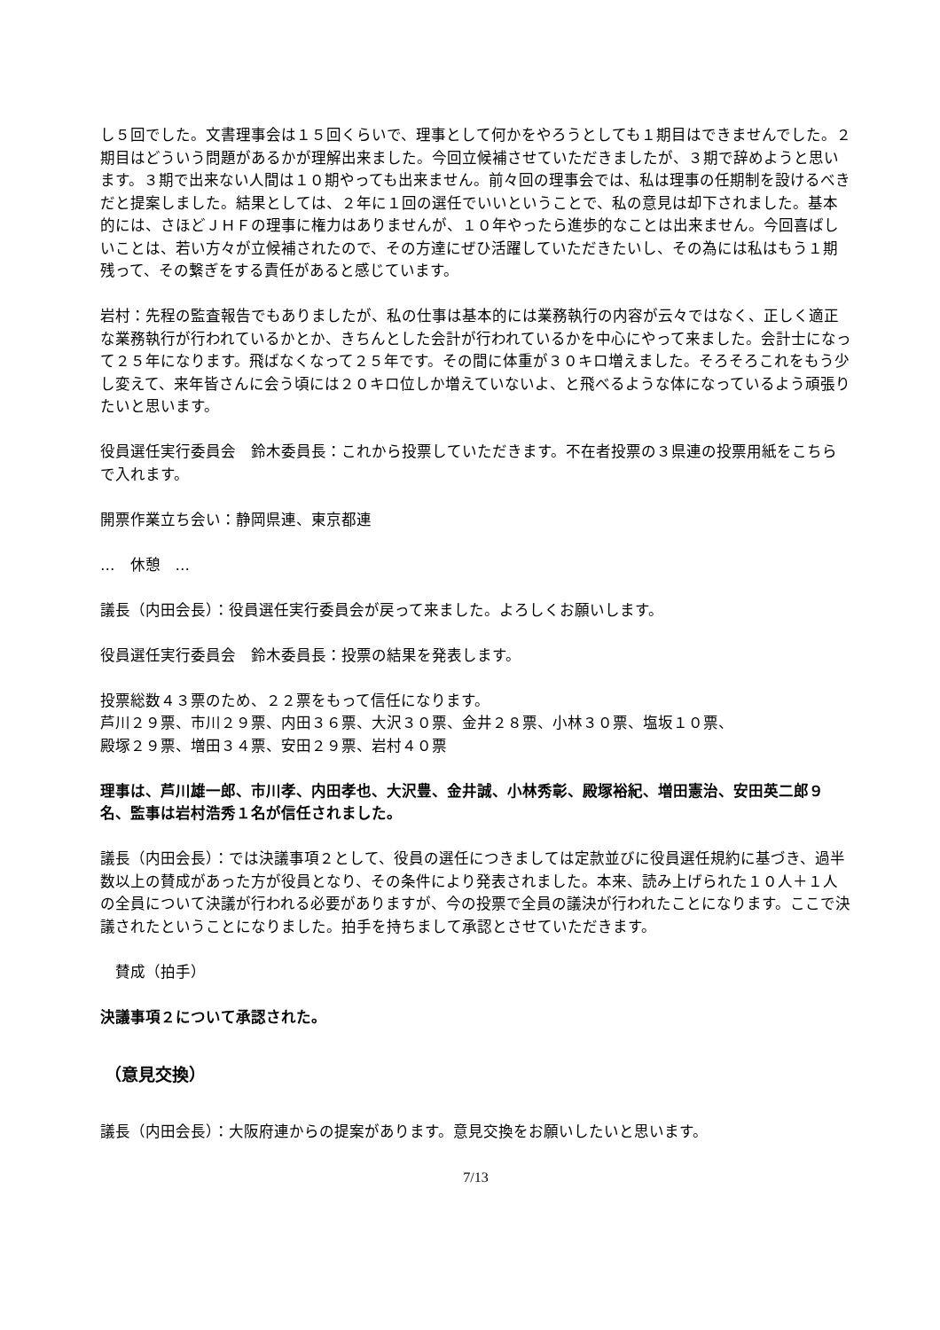し５回でした。文書理事会は１５回くらいで、理事として何かをやろうとしても１期目はできませんでした。２期目はどういう問題があるかが理解出来ました。今回立候補させていただきましたが、３期で辞めようと思います。３期で出来ない人間は１０期やっても出来ません。前々回の理事会では、私は理事の任期制を設けるべきだと提案しました。結果としては、２年に１回の選任でいいということで、私の意見は却下されました。基本的には、さほどＪＨＦの理事に権力はありませんが、１０年やったら進歩的なことは出来ません。今回喜ばしいことは、若い方々が立候補されたので、その方達にぜひ活躍していただきたいし、その為には私はもう１期残って、その繋ぎをする責任があると感じています。
岩村：先程の監査報告でもありましたが、私の仕事は基本的には業務執行の内容が云々ではなく、正しく適正な業務執行が行われているかとか、きちんとした会計が行われているかを中心にやって来ました。会計士になって２５年になります。飛ばなくなって２５年です。その間に体重が３０キロ増えました。そろそろこれをもう少し変えて、来年皆さんに会う頃には２０キロ位しか増えていないよ、と飛べるような体になっているよう頑張りたいと思います。
役員選任実行委員会　鈴木委員長：これから投票していただきます。不在者投票の３県連の投票用紙をこちらで入れます。
開票作業立ち会い：静岡県連、東京都連
…　休憩　…
議長（内田会長）：役員選任実行委員会が戻って来ました。よろしくお願いします。
役員選任実行委員会　鈴木委員長：投票の結果を発表します。
投票総数４３票のため、２２票をもって信任になります。
芦川２９票、市川２９票、内田３６票、大沢３０票、金井２８票、小林３０票、塩坂１０票、
殿塚２９票、増田３４票、安田２９票、岩村４０票
理事は、芦川雄一郎、市川孝、内田孝也、大沢豊、金井誠、小林秀彰、殿塚裕紀、増田憲治、安田英二郎９名、監事は岩村浩秀１名が信任されました。
議長（内田会長）：では決議事項２として、役員の選任につきましては定款並びに役員選任規約に基づき、過半数以上の賛成があった方が役員となり、その条件により発表されました。本来、読み上げられた１０人＋１人の全員について決議が行われる必要がありますが、今の投票で全員の議決が行われたことになります。ここで決議されたということになりました。拍手を持ちまして承認とさせていただきます。
　賛成（拍手）
決議事項２について承認された。
（意見交換）
議長（内田会長）：大阪府連からの提案があります。意見交換をお願いしたいと思います。
7/13